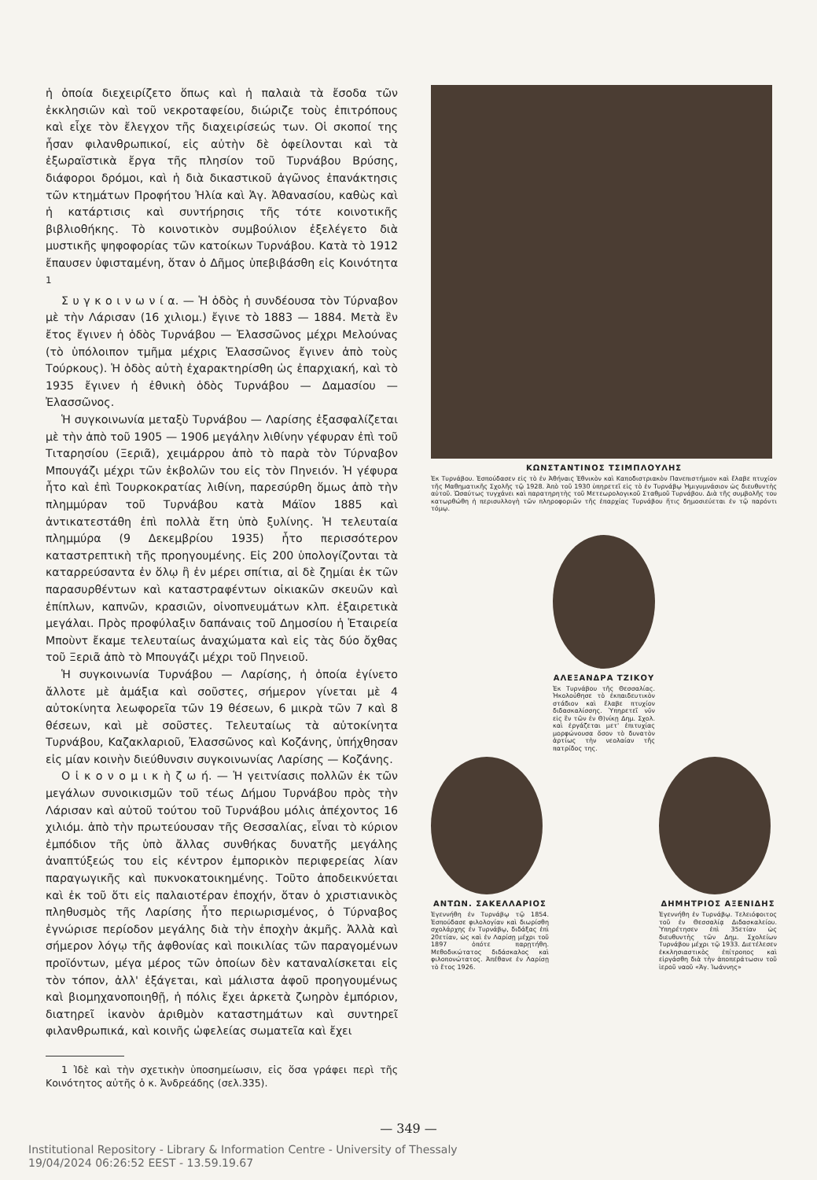ἡ ὁποία διεχειρίζετο ὅπως καὶ ἡ παλαιὰ τὰ ἔσοδα τῶν ἐκκλησιῶν καὶ τοῦ νεκροταφείου, διώριζε τοὺς ἐπιτρόπους καὶ εἶχε τὸν ἔλεγχον τῆς διαχειρίσεώς των. Οἱ σκοποί της ἦσαν φιλανθρωπικοί, εἰς αὐτὴν δὲ ὀφείλονται καὶ τὰ ἐξωραϊστικὰ ἔργα τῆς πλησίον τοῦ Τυρνάβου Βρύσης, διάφοροι δρόμοι, καὶ ἡ διὰ δικαστικοῦ ἀγῶνος ἐπανάκτησις τῶν κτημάτων Προφήτου Ἠλία καὶ Ἁγ. Ἀθανασίου, καθὼς καὶ ἡ κατάρτισις καὶ συντήρησις τῆς τότε κοινοτικῆς βιβλιοθήκης. Τὸ κοινοτικὸν συμβούλιον ἐξελέγετο διὰ μυστικῆς ψηφοφορίας τῶν κατοίκων Τυρνάβου. Κατὰ τὸ 1912 ἔπαυσεν ὑφισταμένη, ὅταν ὁ Δῆμος ὑπεβιβάσθη εἰς Κοινότητα <sup>1</sup>
Σ υ γ κ ο ι ν ω ν ί α. — Ἡ ὁδὸς ἡ συνδέουσα τὸν Τύρναβον μὲ τὴν Λάρισαν (16 χιλιομ.) ἔγινε τὸ 1883 — 1884. Μετὰ ἓν ἔτος ἔγινεν ἡ ὁδὸς Τυρνάβου — Ἐλασσῶνος μέχρι Μελούνας (τὸ ὑπόλοιπον τμῆμα μέχρις Ἐλασσῶνος ἔγινεν ἀπὸ τοὺς Τούρκους). Ἡ ὁδὸς αὐτὴ ἐχαρακτηρίσθη ὡς ἐπαρχιακή, καὶ τὸ 1935 ἔγινεν ἡ ἐθνικὴ ὁδὸς Τυρνάβου — Δαμασίου — Ἐλασσῶνος.
Ἡ συγκοινωνία μεταξὺ Τυρνάβου — Λαρίσης ἐξασφαλίζεται μὲ τὴν ἀπὸ τοῦ 1905 — 1906 μεγάλην λιθίνην γέφυραν ἐπὶ τοῦ Τιταρησίου (Ξεριᾶ), χειμάρρου ἀπὸ τὸ παρὰ τὸν Τύρναβον Μπουγάζι μέχρι τῶν ἐκβολῶν του εἰς τὸν Πηνειόν. Ἡ γέφυρα ἦτο καὶ ἐπὶ Τουρκοκρατίας λιθίνη, παρεσύρθη ὅμως ἀπὸ τὴν πλημμύραν τοῦ Τυρνάβου κατὰ Μάϊον 1885 καὶ ἀντικατεστάθη ἐπὶ πολλὰ ἔτη ὑπὸ ξυλίνης. Ἡ τελευταία πλημμύρα (9 Δεκεμβρίου 1935) ἦτο περισσότερον καταστρεπτικὴ τῆς προηγουμένης. Εἰς 200 ὑπολογίζονται τὰ καταρρεύσαντα ἐν ὅλῳ ἢ ἐν μέρει σπίτια, αἱ δὲ ζημίαι ἐκ τῶν παρασυρθέντων καὶ καταστραφέντων οἰκιακῶν σκευῶν καὶ ἐπίπλων, καπνῶν, κρασιῶν, οἰνοπνευμάτων κλπ. ἐξαιρετικὰ μεγάλαι. Πρὸς προφύλαξιν δαπάναις τοῦ Δημοσίου ἡ Ἑταιρεία Μποὺντ ἔκαμε τελευταίως ἀναχώματα καὶ εἰς τὰς δύο ὄχθας τοῦ Ξεριᾶ ἀπὸ τὸ Μπουγάζι μέχρι τοῦ Πηνειοῦ.
Ἡ συγκοινωνία Τυρνάβου — Λαρίσης, ἡ ὁποία ἐγίνετο ἄλλοτε μὲ ἁμάξια καὶ σοῦστες, σήμερον γίνεται μὲ 4 αὐτοκίνητα λεωφορεῖα τῶν 19 θέσεων, 6 μικρὰ τῶν 7 καὶ 8 θέσεων, καὶ μὲ σοῦστες. Τελευταίως τὰ αὐτοκίνητα Τυρνάβου, Καζακλαριοῦ, Ἐλασσῶνος καὶ Κοζάνης, ὑπήχθησαν εἰς μίαν κοινὴν διεύθυνσιν συγκοινωνίας Λαρίσης — Κοζάνης.
Ο ἰ κ ο ν ο μ ι κ ὴ ζ ω ή. — Ἡ γειτνίασις πολλῶν ἐκ τῶν μεγάλων συνοικισμῶν τοῦ τέως Δήμου Τυρνάβου πρὸς τὴν Λάρισαν καὶ αὐτοῦ τούτου τοῦ Τυρνάβου μόλις ἀπέχοντος 16 χιλιόμ. ἀπὸ τὴν πρωτεύουσαν τῆς Θεσσαλίας, εἶναι τὸ κύριον ἐμπόδιον τῆς ὑπὸ ἄλλας συνθήκας δυνατῆς μεγάλης ἀναπτύξεώς του εἰς κέντρον ἐμπορικὸν περιφερείας λίαν παραγωγικῆς καὶ πυκνοκατοικημένης. Τοῦτο ἀποδεικνύεται καὶ ἐκ τοῦ ὅτι εἰς παλαιοτέραν ἐποχήν, ὅταν ὁ χριστιανικὸς πληθυσμὸς τῆς Λαρίσης ἦτο περιωρισμένος, ὁ Τύρναβος ἐγνώρισε περίοδον μεγάλης διὰ τὴν ἐποχὴν ἀκμῆς. Ἀλλὰ καὶ σήμερον λόγῳ τῆς ἀφθονίας καὶ ποικιλίας τῶν παραγομένων προϊόντων, μέγα μέρος τῶν ὁποίων δὲν καταναλίσκεται εἰς τὸν τόπον, ἀλλ' ἐξάγεται, καὶ μάλιστα ἀφοῦ προηγουμένως καὶ βιομηχανοποιηθῇ, ἡ πόλις ἔχει ἀρκετὰ ζωηρὸν ἐμπόριον, διατηρεῖ ἱκανὸν ἀριθμὸν καταστημάτων καὶ συντηρεῖ φιλανθρωπικά, καὶ κοινῆς ὠφελείας σωματεῖα καὶ ἔχει
1 Ἰδὲ καὶ τὴν σχετικὴν ὑποσημείωσιν, εἰς ὅσα γράφει περὶ τῆς Κοινότητος αὐτῆς ὁ κ. Ἀνδρεάδης (σελ.335).
ΚΩΝΣΤΑΝΤΙΝΟΣ ΤΣΙΜΠΛΟΥΛΗΣ
Ἐκ Τυρνάβου. Ἐσπούδασεν εἰς τὸ ἐν Ἀθήναις Ἐθνικὸν καὶ Καποδιστριακὸν Πανεπιστήμιον καὶ ἔλαβε πτυχίον τῆς Μαθηματικῆς Σχολῆς τῷ 1928. Ἀπὸ τοῦ 1930 ὑπηρετεῖ εἰς τὸ ἐν Τυρνάβῳ Ἡμιγυμνάσιον ὡς διευθυντὴς αὐτοῦ. Ὡσαύτως τυγχάνει καὶ παρατηρητὴς τοῦ Μετεωρολογικοῦ Σταθμοῦ Τυρνάβου. Διὰ τῆς συμβολῆς του κατωρθώθη ἡ περισυλλογὴ τῶν πληροφοριῶν τῆς ἐπαρχίας Τυρνάβου ἥτις δημοσιεύεται ἐν τῷ παρόντι τόμῳ.
ΑΛΕΞΑΝΔΡΑ ΤΖΙΚΟΥ
Ἐκ Τυρνάβου τῆς Θεσσαλίας. Ἠκολούθησε τὸ ἐκπαιδευτικὸν στάδιον καὶ ἔλαβε πτυχίον διδασκαλίσσης. Ὑπηρετεῖ νῦν εἰς ἓν τῶν ἐν Θ)νίκῃ Δημ. Σχολ. καὶ ἐργάζεται μετ' ἐπιτυχίας μορφώνουσα ὅσον τὸ δυνατὸν ἀρτίως τὴν νεολαίαν τῆς πατρίδος της.
ΑΝΤΩΝ. ΣΑΚΕΛΛΑΡΙΟΣ
Ἐγεννήθη ἐν Τυρνάβῳ τῷ 1854. Ἐσπούδασε φιλολογίαν καὶ διωρίσθη σχολάρχης ἐν Τυρνάβῳ, διδάξας ἐπὶ 20ετίαν, ὡς καὶ ἐν Λαρίσῃ μέχρι τοῦ 1897 ὁπότε παρῃτήθη. Μεθοδικώτατος διδάσκαλος καὶ φιλοπονώτατος. Ἀπέθανε ἐν Λαρίσῃ τὸ ἔτος 1926.
ΔΗΜΗΤΡΙΟΣ ΑΞΕΝΙΔΗΣ
Ἐγεννήθη ἐν Τυρνάβῳ. Τελειόφοιτος τοῦ ἐν Θεσσαλίᾳ Διδασκαλείου. Ὑπηρέτησεν ἐπὶ 35ετίαν ὡς διευθυντὴς τῶν Δημ. Σχολείων Τυρνάβου μέχρι τῷ 1933. Διετέλεσεν ἐκκλησιαστικὸς ἐπίτροπος καὶ εἰργάσθη διὰ τὴν ἀποπεράτωσιν τοῦ ἱεροῦ ναοῦ «Ἁγ. Ἰωάννης»
— 349 —
Institutional Repository - Library & Information Centre - University of Thessaly
19/04/2024 06:26:52 EEST - 13.59.19.67